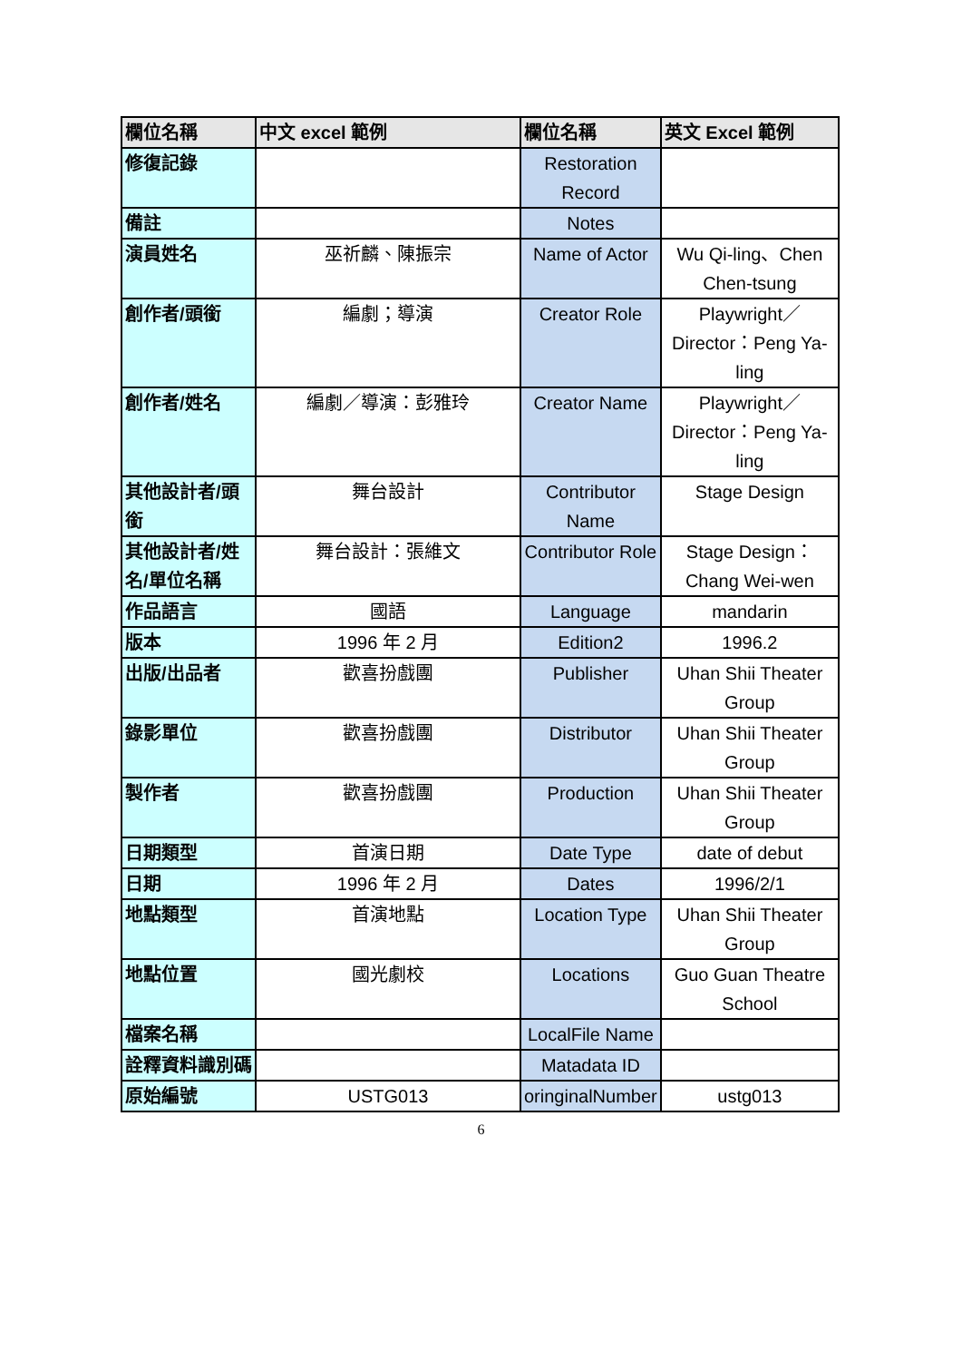| 欄位名稱 | 中文 excel 範例 | 欄位名稱 | 英文 Excel 範例 |
| --- | --- | --- | --- |
| 修復記錄 | | Restoration Record | |
| 備註 | | Notes | |
| 演員姓名 | 巫祈麟、陳振宗 | Name of Actor | Wu Qi-ling、Chen Chen-tsung |
| 創作者/頭銜 | 編劇；導演 | Creator Role | Playwright／Director：Peng Ya-ling |
| 創作者/姓名 | 編劇／導演：彭雅玲 | Creator Name | Playwright／Director：Peng Ya-ling |
| 其他設計者/頭銜 | 舞台設計 | Contributor Name | Stage Design |
| 其他設計者/姓名/單位名稱 | 舞台設計：張維文 | Contributor Role | Stage Design：Chang Wei-wen |
| 作品語言 | 國語 | Language | mandarin |
| 版本 | 1996 年 2 月 | Edition2 | 1996.2 |
| 出版/出品者 | 歡喜扮戲團 | Publisher | Uhan Shii Theater Group |
| 錄影單位 | 歡喜扮戲團 | Distributor | Uhan Shii Theater Group |
| 製作者 | 歡喜扮戲團 | Production | Uhan Shii Theater Group |
| 日期類型 | 首演日期 | Date Type | date of debut |
| 日期 | 1996 年 2 月 | Dates | 1996/2/1 |
| 地點類型 | 首演地點 | Location Type | Uhan Shii Theater Group |
| 地點位置 | 國光劇校 | Locations | Guo Guan Theatre School |
| 檔案名稱 | | LocalFile Name | |
| 詮釋資料識別碼 | | Matadata ID | |
| 原始編號 | USTG013 | oringinalNumber | ustg013 |
6